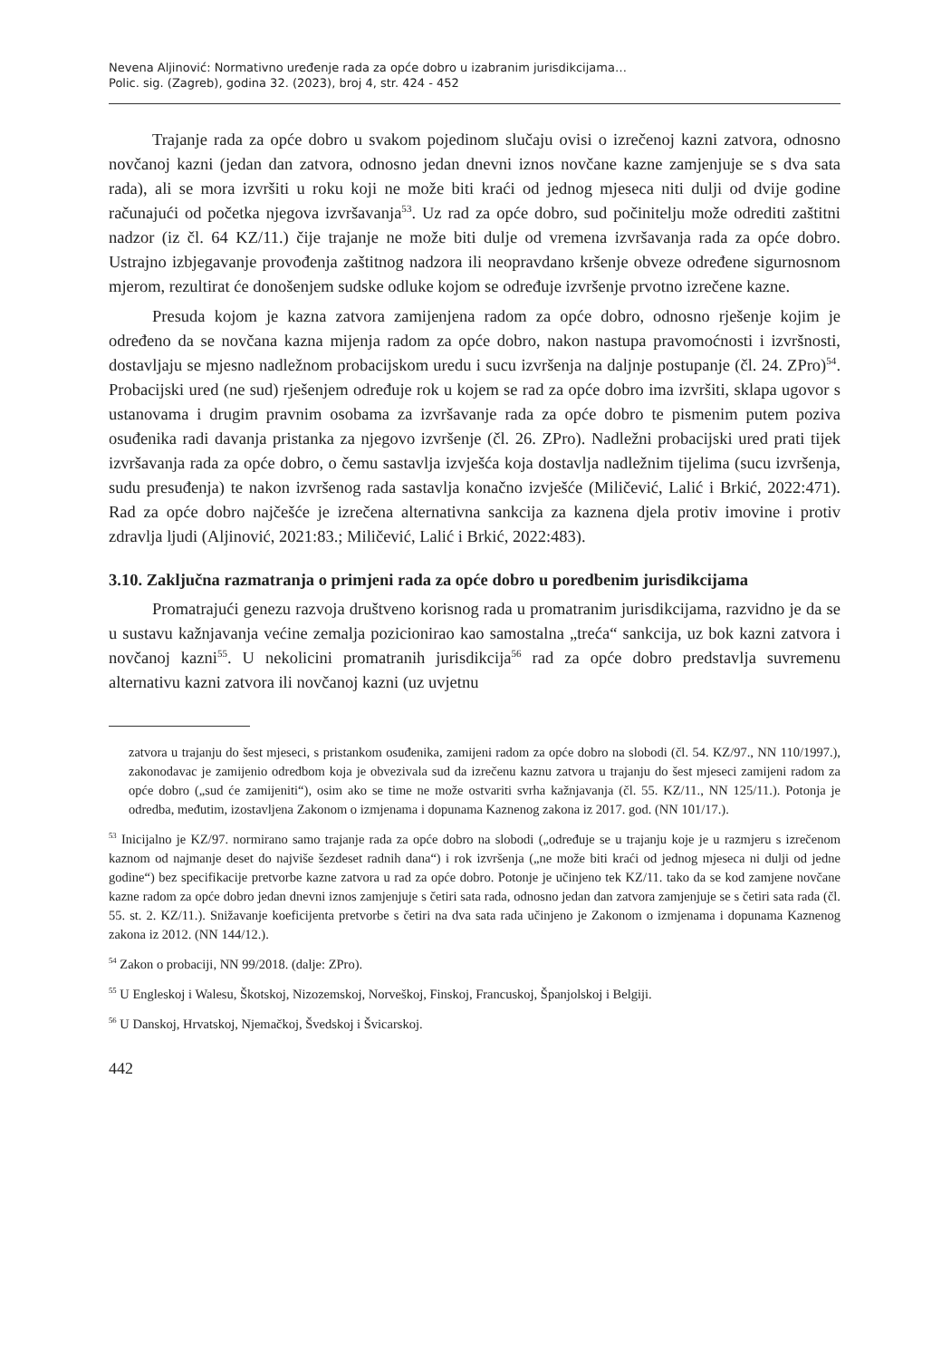Nevena Aljinović: Normativno uređenje rada za opće dobro u izabranim jurisdikcijama…
Polic. sig. (Zagreb), godina 32. (2023), broj 4, str. 424 - 452
Trajanje rada za opće dobro u svakom pojedinom slučaju ovisi o izrečenoj kazni zatvora, odnosno novčanoj kazni (jedan dan zatvora, odnosno jedan dnevni iznos novčane kazne zamjenjuje se s dva sata rada), ali se mora izvršiti u roku koji ne može biti kraći od jednog mjeseca niti dulji od dvije godine računajući od početka njegova izvršavanja<sup>53</sup>. Uz rad za opće dobro, sud počinitelju može odrediti zaštitni nadzor (iz čl. 64 KZ/11.) čije trajanje ne može biti dulje od vremena izvršavanja rada za opće dobro. Ustrajno izbjegavanje provođenja zaštitnog nadzora ili neopravdano kršenje obveze određene sigurnosnom mjerom, rezultirat će donošenjem sudske odluke kojom se određuje izvršenje prvotno izrečene kazne.
Presuda kojom je kazna zatvora zamijenjena radom za opće dobro, odnosno rješenje kojim je određeno da se novčana kazna mijenja radom za opće dobro, nakon nastupa pravomoćnosti i izvršnosti, dostavljaju se mjesno nadležnom probacijskom uredu i sucu izvršenja na daljnje postupanje (čl. 24. ZPro)<sup>54</sup>. Probacijski ured (ne sud) rješenjem određuje rok u kojem se rad za opće dobro ima izvršiti, sklapa ugovor s ustanovama i drugim pravnim osobama za izvršavanje rada za opće dobro te pismenim putem poziva osuđenika radi davanja pristanka za njegovo izvršenje (čl. 26. ZPro). Nadležni probacijski ured prati tijek izvršavanja rada za opće dobro, o čemu sastavlja izvješća koja dostavlja nadležnim tijelima (sucu izvršenja, sudu presuđenja) te nakon izvršenog rada sastavlja konačno izvješće (Miličević, Lalić i Brkić, 2022:471). Rad za opće dobro najčešće je izrečena alternativna sankcija za kaznena djela protiv imovine i protiv zdravlja ljudi (Aljinović, 2021:83.; Miličević, Lalić i Brkić, 2022:483).
3.10. Zaključna razmatranja o primjeni rada za opće dobro u poredbenim jurisdikcijama
Promatrajući genezu razvoja društveno korisnog rada u promatranim jurisdikcijama, razvidno je da se u sustavu kažnjavanja većine zemalja pozicionirao kao samostalna „treća“ sankcija, uz bok kazni zatvora i novčanoj kazni<sup>55</sup>. U nekolicini promatranih jurisdikcija<sup>56</sup> rad za opće dobro predstavlja suvremenu alternativu kazni zatvora ili novčanoj kazni (uz uvjetnu
zatvora u trajanju do šest mjeseci, s pristankom osuđenika, zamijeni radom za opće dobro na slobodi (čl. 54. KZ/97., NN 110/1997.), zakonodavac je zamijenio odredbom koja je obvezivala sud da izrečenu kaznu zatvora u trajanju do šest mjeseci zamijeni radom za opće dobro („sud će zamijeniti“), osim ako se time ne može ostvariti svrha kažnjavanja (čl. 55. KZ/11., NN 125/11.). Potonja je odredba, međutim, izostavljena Zakonom o izmjenama i dopunama Kaznenog zakona iz 2017. god. (NN 101/17.).
<sup>53</sup> Inicijalno je KZ/97. normirano samo trajanje rada za opće dobro na slobodi („određuje se u trajanju koje je u razmjeru s izrečenom kaznom od najmanje deset do najviše šezdeset radnih dana“) i rok izvršenja („ne može biti kraći od jednog mjeseca ni dulji od jedne godine“) bez specifikacije pretvorbe kazne zatvora u rad za opće dobro. Potonje je učinjeno tek KZ/11. tako da se kod zamjene novčane kazne radom za opće dobro jedan dnevni iznos zamjenjuje s četiri sata rada, odnosno jedan dan zatvora zamjenjuje se s četiri sata rada (čl. 55. st. 2. KZ/11.). Snižavanje koeficijenta pretvorbe s četiri na dva sata rada učinjeno je Zakonom o izmjenama i dopunama Kaznenog zakona iz 2012. (NN 144/12.).
<sup>54</sup> Zakon o probaciji, NN 99/2018. (dalje: ZPro).
<sup>55</sup> U Engleskoj i Walesu, Škotskoj, Nizozemskoj, Norveškoj, Finskoj, Francuskoj, Španjolskoj i Belgiji.
<sup>56</sup> U Danskoj, Hrvatskoj, Njemačkoj, Švedskoj i Švicarskoj.
442